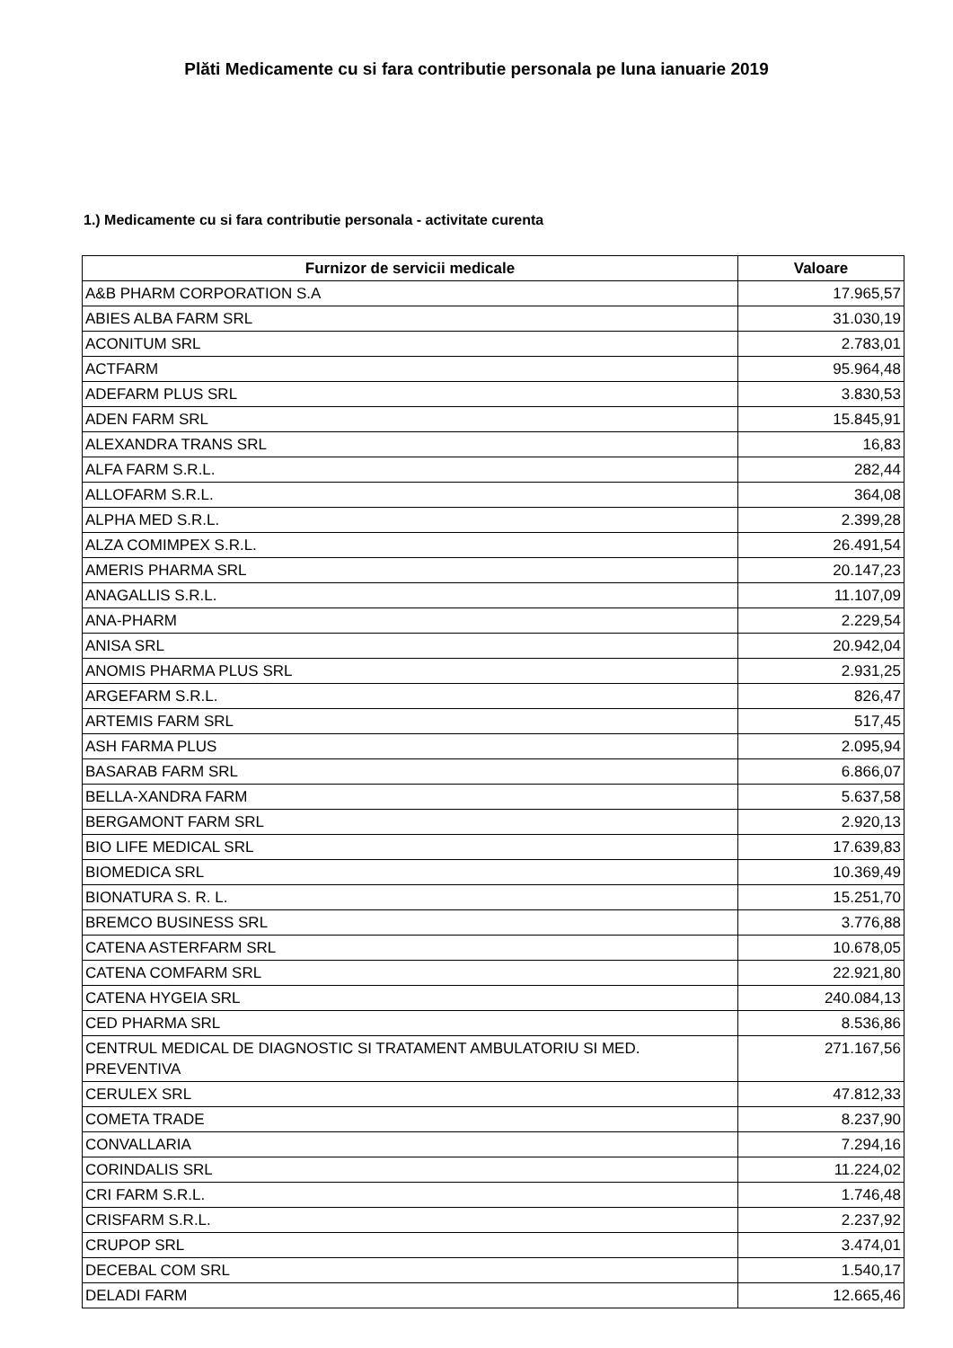Plăti Medicamente cu si fara contributie personala pe luna ianuarie 2019
1.) Medicamente cu si fara contributie personala - activitate curenta
| Furnizor de servicii medicale | Valoare |
| --- | --- |
| A&B PHARM CORPORATION S.A | 17.965,57 |
| ABIES ALBA FARM SRL | 31.030,19 |
| ACONITUM SRL | 2.783,01 |
| ACTFARM | 95.964,48 |
| ADEFARM PLUS SRL | 3.830,53 |
| ADEN FARM SRL | 15.845,91 |
| ALEXANDRA TRANS SRL | 16,83 |
| ALFA FARM S.R.L. | 282,44 |
| ALLOFARM S.R.L. | 364,08 |
| ALPHA MED S.R.L. | 2.399,28 |
| ALZA COMIMPEX S.R.L. | 26.491,54 |
| AMERIS PHARMA SRL | 20.147,23 |
| ANAGALLIS S.R.L. | 11.107,09 |
| ANA-PHARM | 2.229,54 |
| ANISA SRL | 20.942,04 |
| ANOMIS PHARMA PLUS SRL | 2.931,25 |
| ARGEFARM S.R.L. | 826,47 |
| ARTEMIS FARM SRL | 517,45 |
| ASH FARMA PLUS | 2.095,94 |
| BASARAB FARM SRL | 6.866,07 |
| BELLA-XANDRA FARM | 5.637,58 |
| BERGAMONT FARM SRL | 2.920,13 |
| BIO LIFE MEDICAL SRL | 17.639,83 |
| BIOMEDICA SRL | 10.369,49 |
| BIONATURA S. R. L. | 15.251,70 |
| BREMCO BUSINESS SRL | 3.776,88 |
| CATENA ASTERFARM SRL | 10.678,05 |
| CATENA COMFARM SRL | 22.921,80 |
| CATENA HYGEIA SRL | 240.084,13 |
| CED PHARMA SRL | 8.536,86 |
| CENTRUL MEDICAL DE DIAGNOSTIC SI TRATAMENT AMBULATORIU SI MED. PREVENTIVA | 271.167,56 |
| CERULEX SRL | 47.812,33 |
| COMETA TRADE | 8.237,90 |
| CONVALLARIA | 7.294,16 |
| CORINDALIS SRL | 11.224,02 |
| CRI FARM S.R.L. | 1.746,48 |
| CRISFARM S.R.L. | 2.237,92 |
| CRUPOP SRL | 3.474,01 |
| DECEBAL COM SRL | 1.540,17 |
| DELADI FARM | 12.665,46 |